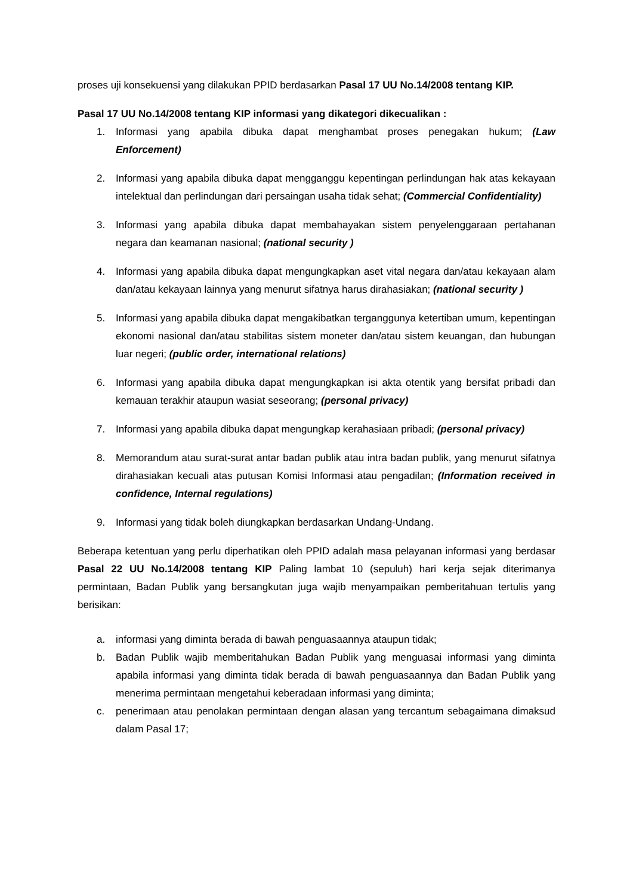proses uji konsekuensi yang dilakukan PPID berdasarkan Pasal 17 UU No.14/2008 tentang KIP.
Pasal 17 UU No.14/2008 tentang KIP informasi yang dikategori dikecualikan :
1. Informasi yang apabila dibuka dapat menghambat proses penegakan hukum; (Law Enforcement)
2. Informasi yang apabila dibuka dapat mengganggu kepentingan perlindungan hak atas kekayaan intelektual dan perlindungan dari persaingan usaha tidak sehat; (Commercial Confidentiality)
3. Informasi yang apabila dibuka dapat membahayakan sistem penyelenggaraan pertahanan negara dan keamanan nasional; (national security )
4. Informasi yang apabila dibuka dapat mengungkapkan aset vital negara dan/atau kekayaan alam dan/atau kekayaan lainnya yang menurut sifatnya harus dirahasiakan; (national security )
5. Informasi yang apabila dibuka dapat mengakibatkan terganggunya ketertiban umum, kepentingan ekonomi nasional dan/atau stabilitas sistem moneter dan/atau sistem keuangan, dan hubungan luar negeri; (public order, international relations)
6. Informasi yang apabila dibuka dapat mengungkapkan isi akta otentik yang bersifat pribadi dan kemauan terakhir ataupun wasiat seseorang; (personal privacy)
7. Informasi yang apabila dibuka dapat mengungkap kerahasiaan pribadi; (personal privacy)
8. Memorandum atau surat-surat antar badan publik atau intra badan publik, yang menurut sifatnya dirahasiakan kecuali atas putusan Komisi Informasi atau pengadilan; (Information received in confidence, Internal regulations)
9. Informasi yang tidak boleh diungkapkan berdasarkan Undang-Undang.
Beberapa ketentuan yang perlu diperhatikan oleh PPID adalah masa pelayanan informasi yang berdasar Pasal 22 UU No.14/2008 tentang KIP Paling lambat 10 (sepuluh) hari kerja sejak diterimanya permintaan, Badan Publik yang bersangkutan juga wajib menyampaikan pemberitahuan tertulis yang berisikan:
a. informasi yang diminta berada di bawah penguasaannya ataupun tidak;
b. Badan Publik wajib memberitahukan Badan Publik yang menguasai informasi yang diminta apabila informasi yang diminta tidak berada di bawah penguasaannya dan Badan Publik yang menerima permintaan mengetahui keberadaan informasi yang diminta;
c. penerimaan atau penolakan permintaan dengan alasan yang tercantum sebagaimana dimaksud dalam Pasal 17;